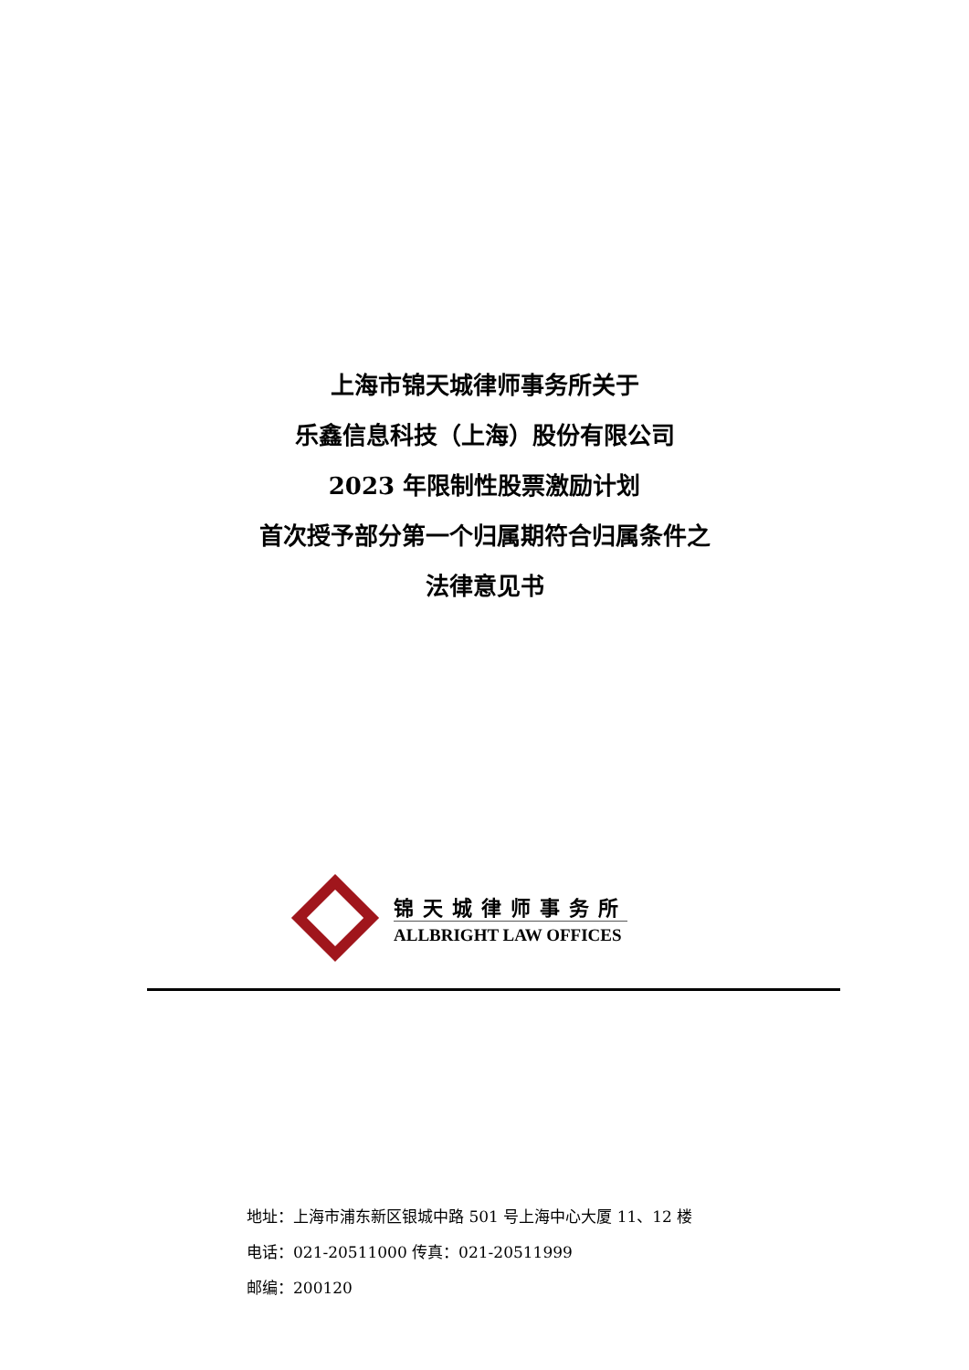上海市锦天城律师事务所关于
乐鑫信息科技（上海）股份有限公司
2023 年限制性股票激励计划
首次授予部分第一个归属期符合归属条件之
法律意见书
锦天城律师事务所
ALLBRIGHT LAW OFFICES
地址：上海市浦东新区银城中路 501 号上海中心大厦 11、12 楼
电话：021-20511000 传真：021-20511999
邮编：200120